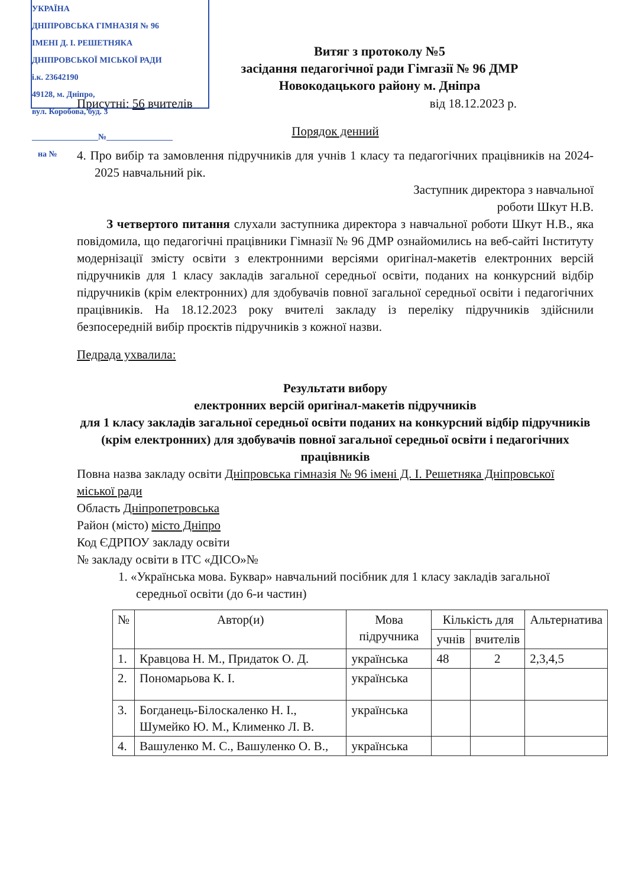УКРАЇНА
ДНІПРОВСЬКА ГІМНАЗІЯ № 96
ІМЕНІ Д. І. РЕШЕТНЯКА
ДНІПРОВСЬКОЇ МІСЬКОЇ РАДИ
і.к. 23642190
49128, м. Дніпро,
вул. Коробова, буд. 3
________________№________________
на №
Витяг з протоколу №5
засідання педагогічної ради Гімгазії № 96 ДМР
Новокодацького району м. Дніпра
Присутні: 56 вчителів від 18.12.2023 р.
Порядок денний
4. Про вибір та замовлення підручників для учнів 1 класу та педагогічних працівників на 2024-2025 навчальний рік.
Заступник директора з навчальної
роботи Шкут Н.В.
З четвертого питання слухали заступника директора з навчальної роботи Шкут Н.В., яка повідомила, що педагогічні працівники Гімназії № 96 ДМР ознайомились на веб-сайті Інституту модернізації змісту освіти з електронними версіями оригінал-макетів електронних версій підручників для 1 класу закладів загальної середньої освіти, поданих на конкурсний відбір підручників (крім електронних) для здобувачів повної загальної середньої освіти і педагогічних працівників. На 18.12.2023 року вчителі закладу із переліку підручників здійснили безпосередній вибір проєктів підручників з кожної назви.
Педрада ухвалила:
Результати вибору
електронних версій оригінал-макетів підручників
для 1 класу закладів загальної середньої освіти поданих на конкурсний відбір підручників (крім електронних) для здобувачів повної загальної середньої освіти і педагогічних працівників
Повна назва закладу освіти Дніпровська гімназія № 96 імені Д. І. Решетняка Дніпровської міської ради
Область Дніпропетровська
Район (місто) місто Дніпро
Код ЄДРПОУ закладу освіти
№ закладу освіти в ІТС «ДІСО»№
1. «Українська мова. Буквар» навчальний посібник для 1 класу закладів загальної середньої освіти (до 6-и частин)
| № | Автор(и) | Мова підручника | Кількість для | | Альтернатива |
| --- | --- | --- | --- | --- | --- |
| | | | учнів | вчителів | |
| 1. | Кравцова Н. М., Придаток О. Д. | українська | 48 | 2 | 2,3,4,5 |
| 2. | Пономарьова К. І. | українська | | | |
| 3. | Богданець-Білоскаленко Н. І., Шумейко Ю. М., Клименко Л. В. | українська | | | |
| 4. | Вашуленко М. С., Вашуленко О. В., | українська | | | |